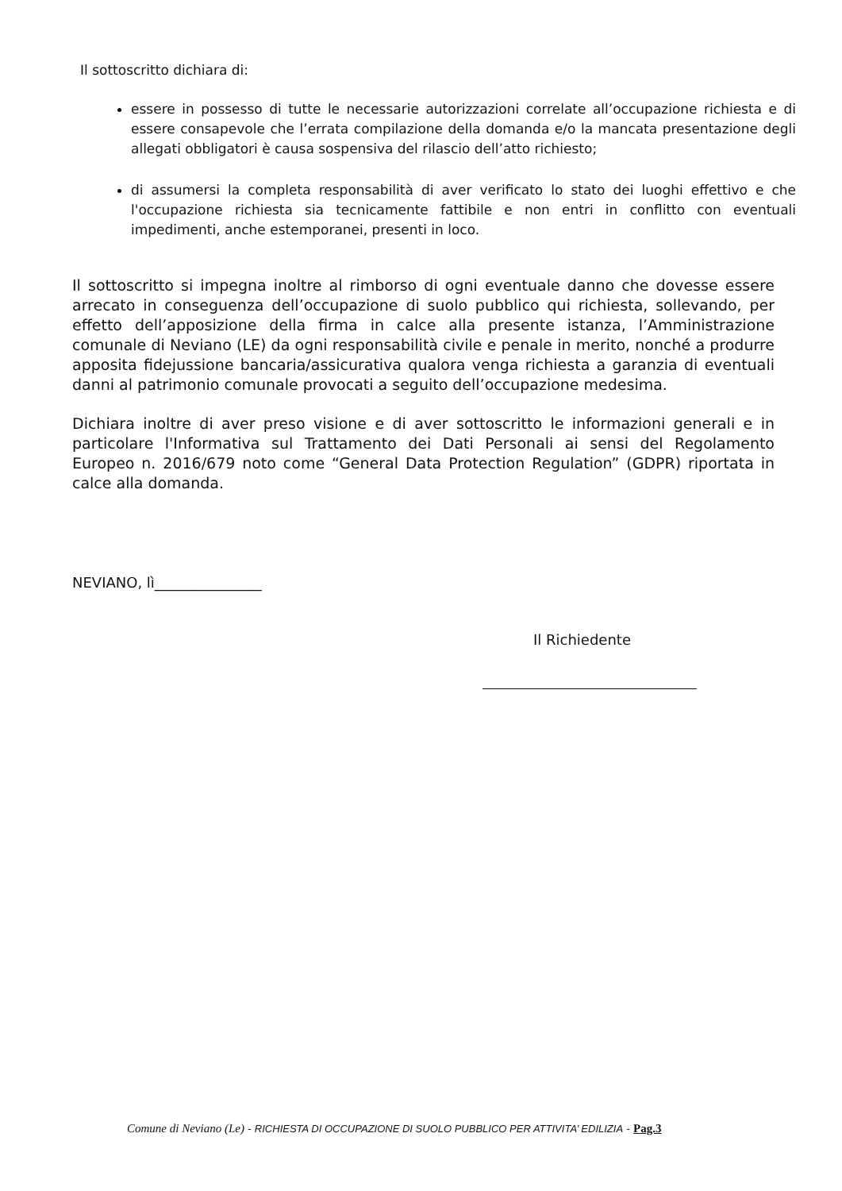Il sottoscritto dichiara di:
essere in possesso di tutte le necessarie autorizzazioni correlate all’occupazione richiesta e di essere consapevole che l’errata compilazione della domanda e/o la mancata presentazione degli allegati obbligatori è causa sospensiva del rilascio dell’atto richiesto;
di assumersi la completa responsabilità di aver verificato lo stato dei luoghi effettivo e che l'occupazione richiesta sia tecnicamente fattibile e non entri in conflitto con eventuali impedimenti, anche estemporanei, presenti in loco.
Il sottoscritto si impegna inoltre al rimborso di ogni eventuale danno che dovesse essere arrecato in conseguenza dell’occupazione di suolo pubblico qui richiesta, sollevando, per effetto dell’apposizione della firma in calce alla presente istanza, l’Amministrazione comunale di Neviano (LE) da ogni responsabilità civile e penale in merito, nonché a produrre apposita fidejussione bancaria/assicurativa qualora venga richiesta a garanzia di eventuali danni al patrimonio comunale provocati a seguito dell’occupazione medesima.
Dichiara inoltre di aver preso visione e di aver sottoscritto le informazioni generali e in particolare l'Informativa sul Trattamento dei Dati Personali ai sensi del Regolamento Europeo n. 2016/679 noto come “General Data Protection Regulation” (GDPR) riportata in calce alla domanda.
NEVIANO, lì_______________
Il Richiedente
Comune di Neviano (Le) - RICHIESTA DI OCCUPAZIONE DI SUOLO PUBBLICO PER ATTIVITA’ EDILIZIA - Pag.3